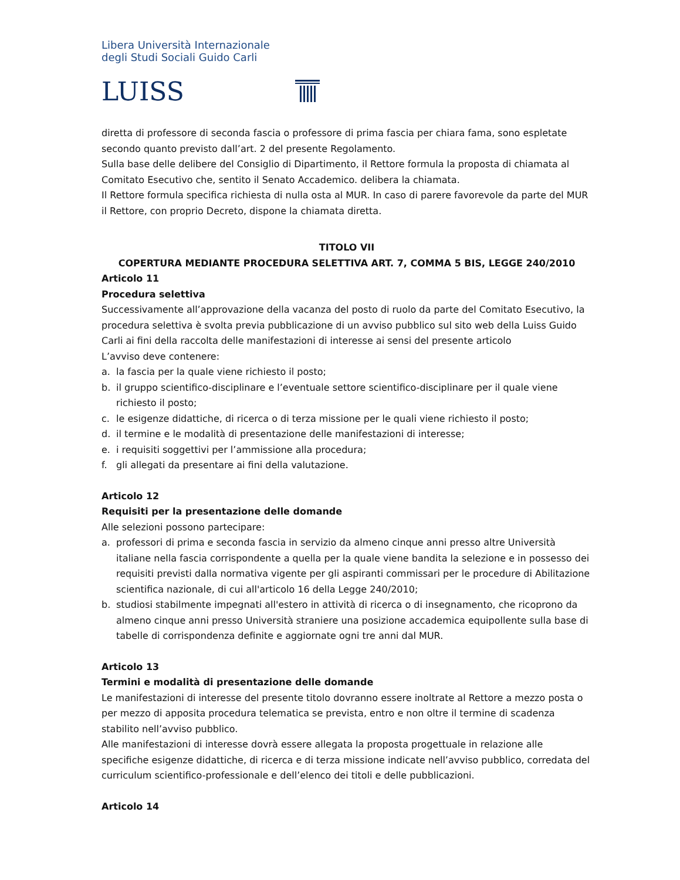Libera Università Internazionale
degli Studi Sociali Guido Carli
LUISS
diretta di professore di seconda fascia o professore di prima fascia per chiara fama, sono espletate secondo quanto previsto dall’art. 2 del presente Regolamento.
Sulla base delle delibere del Consiglio di Dipartimento, il Rettore formula la proposta di chiamata al Comitato Esecutivo che, sentito il Senato Accademico. delibera la chiamata.
Il Rettore formula specifica richiesta di nulla osta al MUR. In caso di parere favorevole da parte del MUR il Rettore, con proprio Decreto, dispone la chiamata diretta.
TITOLO VII
COPERTURA MEDIANTE PROCEDURA SELETTIVA ART. 7, COMMA 5 BIS, LEGGE 240/2010
Articolo 11
Procedura selettiva
Successivamente all’approvazione della vacanza del posto di ruolo da parte del Comitato Esecutivo, la procedura selettiva è svolta previa pubblicazione di un avviso pubblico sul sito web della Luiss Guido Carli ai fini della raccolta delle manifestazioni di interesse ai sensi del presente articolo
L’avviso deve contenere:
a. la fascia per la quale viene richiesto il posto;
b. il gruppo scientifico-disciplinare e l’eventuale settore scientifico-disciplinare per il quale viene richiesto il posto;
c. le esigenze didattiche, di ricerca o di terza missione per le quali viene richiesto il posto;
d. il termine e le modalità di presentazione delle manifestazioni di interesse;
e. i requisiti soggettivi per l’ammissione alla procedura;
f. gli allegati da presentare ai fini della valutazione.
Articolo 12
Requisiti per la presentazione delle domande
Alle selezioni possono partecipare:
a. professori di prima e seconda fascia in servizio da almeno cinque anni presso altre Università italiane nella fascia corrispondente a quella per la quale viene bandita la selezione e in possesso dei requisiti previsti dalla normativa vigente per gli aspiranti commissari per le procedure di Abilitazione scientifica nazionale, di cui all'articolo 16 della Legge 240/2010;
b. studiosi stabilmente impegnati all'estero in attività di ricerca o di insegnamento, che ricoprono da almeno cinque anni presso Università straniere una posizione accademica equipollente sulla base di tabelle di corrispondenza definite e aggiornate ogni tre anni dal MUR.
Articolo 13
Termini e modalità di presentazione delle domande
Le manifestazioni di interesse del presente titolo dovranno essere inoltrate al Rettore a mezzo posta o per mezzo di apposita procedura telematica se prevista, entro e non oltre il termine di scadenza stabilito nell’avviso pubblico.
Alle manifestazioni di interesse dovrà essere allegata la proposta progettuale in relazione alle specifiche esigenze didattiche, di ricerca e di terza missione indicate nell’avviso pubblico, corredata del curriculum scientifico-professionale e dell’elenco dei titoli e delle pubblicazioni.
Articolo 14